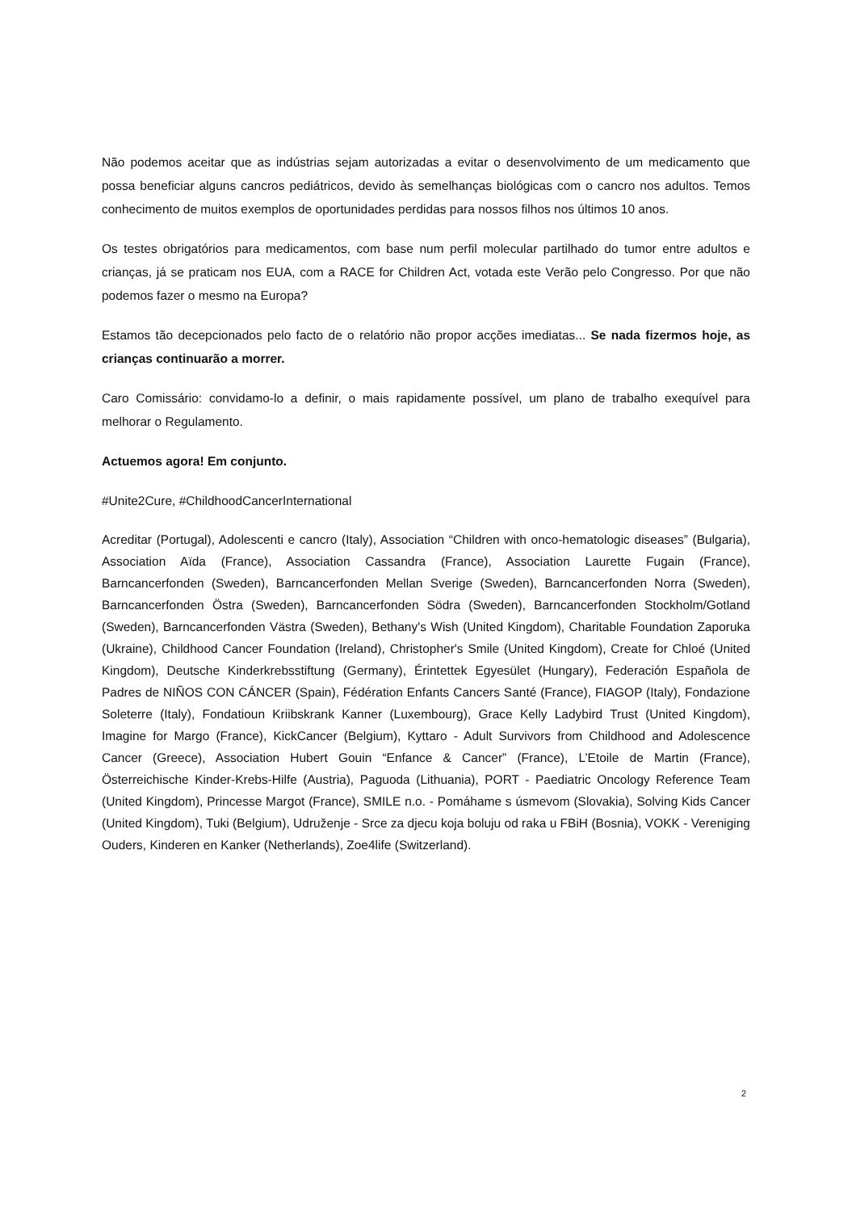Não podemos aceitar que as indústrias sejam autorizadas a evitar o desenvolvimento de um medicamento que possa beneficiar alguns cancros pediátricos, devido às semelhanças biológicas com o cancro nos adultos. Temos conhecimento de muitos exemplos de oportunidades perdidas para nossos filhos nos últimos 10 anos.
Os testes obrigatórios para medicamentos, com base num perfil molecular partilhado do tumor entre adultos e crianças, já se praticam nos EUA, com a RACE for Children Act, votada este Verão pelo Congresso. Por que não podemos fazer o mesmo na Europa?
Estamos tão decepcionados pelo facto de o relatório não propor acções imediatas... Se nada fizermos hoje, as crianças continuarão a morrer.
Caro Comissário: convidamo-lo a definir, o mais rapidamente possível, um plano de trabalho exequível para melhorar o Regulamento.
Actuemos agora! Em conjunto.
#Unite2Cure, #ChildhoodCancerInternational
Acreditar (Portugal), Adolescenti e cancro (Italy), Association “Children with onco-hematologic diseases” (Bulgaria), Association Aïda (France), Association Cassandra (France), Association Laurette Fugain (France), Barncancerfonden (Sweden), Barncancerfonden Mellan Sverige (Sweden), Barncancerfonden Norra (Sweden), Barncancerfonden Östra (Sweden), Barncancerfonden Södra (Sweden), Barncancerfonden Stockholm/Gotland (Sweden), Barncancerfonden Västra (Sweden), Bethany's Wish (United Kingdom), Charitable Foundation Zaporuka (Ukraine), Childhood Cancer Foundation (Ireland), Christopher's Smile (United Kingdom), Create for Chloé (United Kingdom), Deutsche Kinderkrebsstiftung (Germany), Érintettek Egyesület (Hungary), Federación Española de Padres de NIÑOS CON CÁNCER (Spain), Fédération Enfants Cancers Santé (France), FIAGOP (Italy), Fondazione Soleterre (Italy), Fondatioun Kriibskrank Kanner (Luxembourg), Grace Kelly Ladybird Trust (United Kingdom), Imagine for Margo (France), KickCancer (Belgium), Kyttaro - Adult Survivors from Childhood and Adolescence Cancer (Greece), Association Hubert Gouin “Enfance & Cancer” (France), L’Etoile de Martin (France), Österreichische Kinder-Krebs-Hilfe (Austria), Paguoda (Lithuania), PORT - Paediatric Oncology Reference Team (United Kingdom), Princesse Margot (France), SMILE n.o. - Pomáhame s úsmevom (Slovakia), Solving Kids Cancer (United Kingdom), Tuki (Belgium), Udruženje - Srce za djecu koja boluju od raka u FBiH (Bosnia), VOKK - Vereniging Ouders, Kinderen en Kanker (Netherlands), Zoe4life (Switzerland).
2